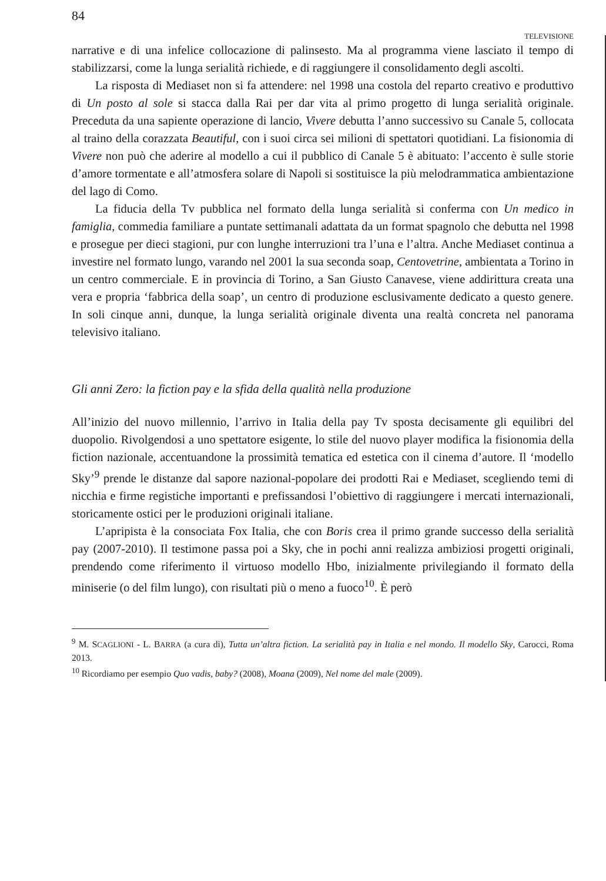84 TELEVISIONE
narrative e di una infelice collocazione di palinsesto. Ma al programma viene lasciato il tempo di stabilizzarsi, come la lunga serialità richiede, e di raggiungere il consolidamento degli ascolti.
La risposta di Mediaset non si fa attendere: nel 1998 una costola del reparto creativo e produttivo di Un posto al sole si stacca dalla Rai per dar vita al primo progetto di lunga serialità originale. Preceduta da una sapiente operazione di lancio, Vivere debutta l’anno successivo su Canale 5, collocata al traino della corazzata Beautiful, con i suoi circa sei milioni di spettatori quotidiani. La fisionomia di Vivere non può che aderire al modello a cui il pubblico di Canale 5 è abituato: l’accento è sulle storie d’amore tormentate e all’atmosfera solare di Napoli si sostituisce la più melodrammatica ambientazione del lago di Como.
La fiducia della Tv pubblica nel formato della lunga serialità si conferma con Un medico in famiglia, commedia familiare a puntate settimanali adattata da un format spagnolo che debutta nel 1998 e prosegue per dieci stagioni, pur con lunghe interruzioni tra l’una e l’altra. Anche Mediaset continua a investire nel formato lungo, varando nel 2001 la sua seconda soap, Centovetrine, ambientata a Torino in un centro commerciale. E in provincia di Torino, a San Giusto Canavese, viene addirittura creata una vera e propria ‘fabbrica della soap’, un centro di produzione esclusivamente dedicato a questo genere. In soli cinque anni, dunque, la lunga serialità originale diventa una realtà concreta nel panorama televisivo italiano.
Gli anni Zero: la fiction pay e la sfida della qualità nella produzione
All’inizio del nuovo millennio, l’arrivo in Italia della pay Tv sposta decisamente gli equilibri del duopolio. Rivolgendosi a uno spettatore esigente, lo stile del nuovo player modifica la fisionomia della fiction nazionale, accentuandone la prossimità tematica ed estetica con il cinema d’autore. Il ‘modello Sky’<sup>9</sup> prende le distanze dal sapore nazional-popolare dei prodotti Rai e Mediaset, scegliendo temi di nicchia e firme registiche importanti e prefissandosi l’obiettivo di raggiungere i mercati internazionali, storicamente ostici per le produzioni originali italiane.
L’apripista è la consociata Fox Italia, che con Boris crea il primo grande successo della serialità pay (2007-2010). Il testimone passa poi a Sky, che in pochi anni realizza ambiziosi progetti originali, prendendo come riferimento il virtuoso modello Hbo, inizialmente privilegiando il formato della miniserie (o del film lungo), con risultati più o meno a fuoco<sup>10</sup>. È però
<sup>9</sup> M. SCAGLIONI - L. BARRA (a cura di), Tutta un’altra fiction. La serialità pay in Italia e nel mondo. Il modello Sky, Carocci, Roma 2013.
<sup>10</sup> Ricordiamo per esempio Quo vadis, baby? (2008), Moana (2009), Nel nome del male (2009).